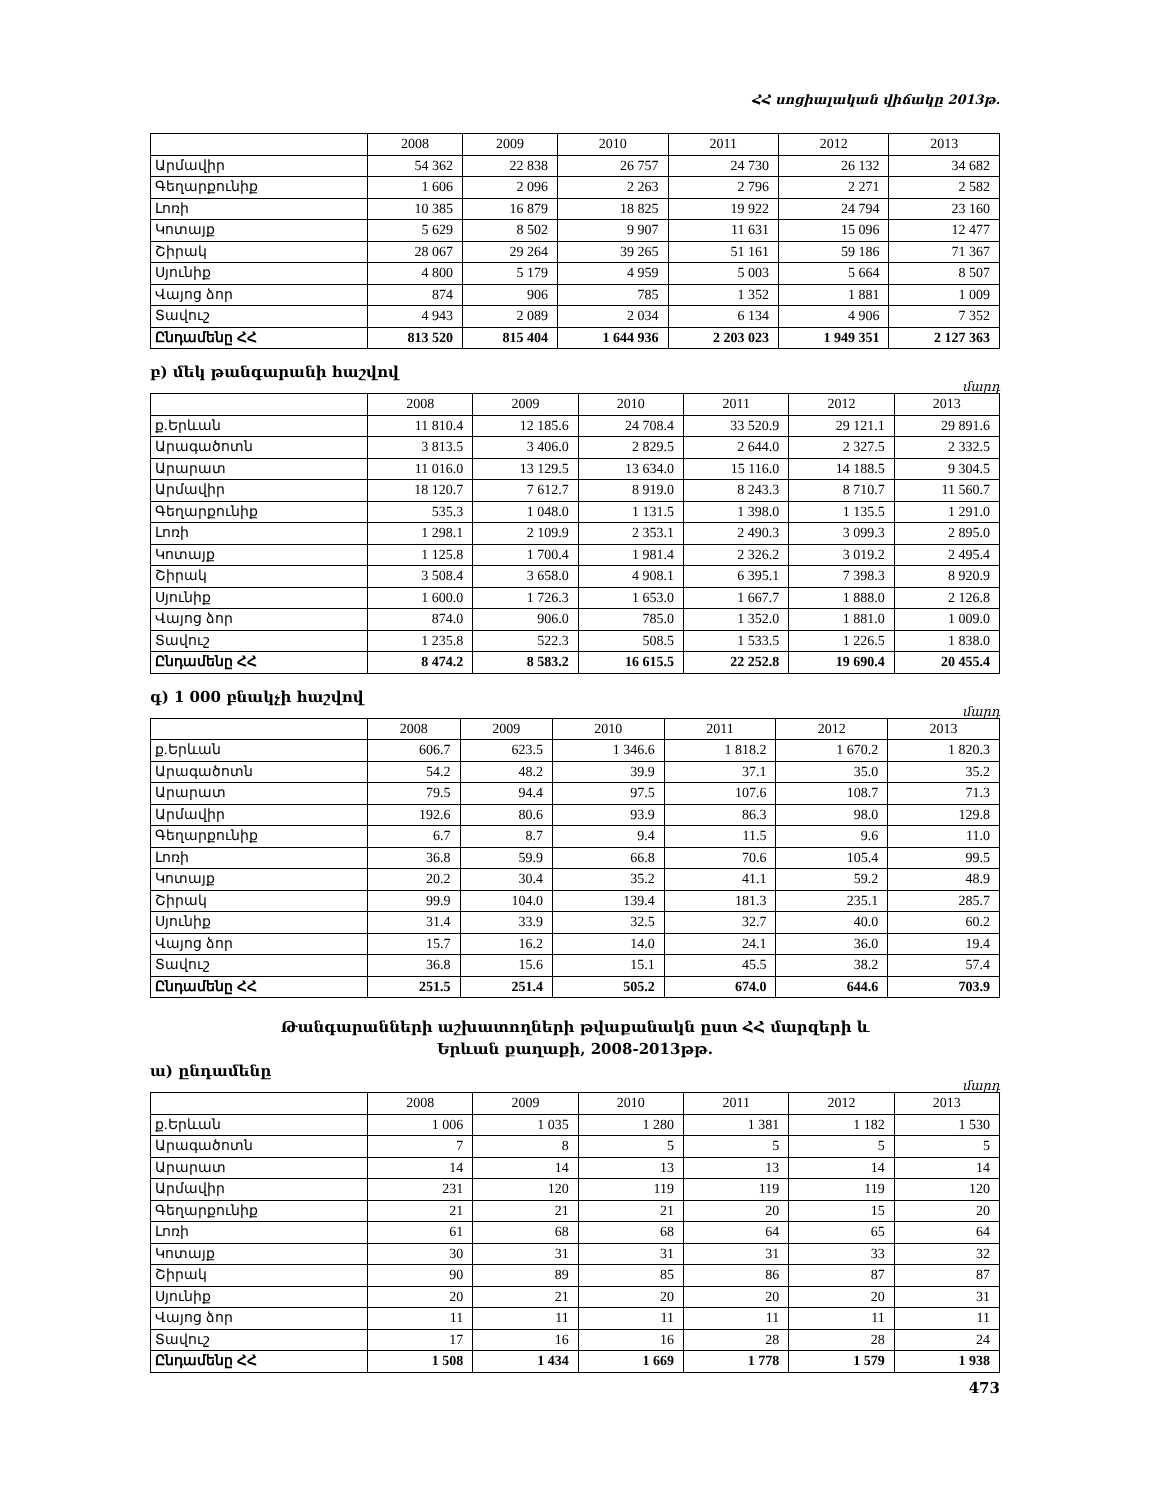ՀՀ սոցիալական վիճակը 2013թ.
| | 2008 | 2009 | 2010 | 2011 | 2012 | 2013 |
| --- | --- | --- | --- | --- | --- | --- |
| Արմավիր | 54 362 | 22 838 | 26 757 | 24 730 | 26 132 | 34 682 |
| Գեղարքունիք | 1 606 | 2 096 | 2 263 | 2 796 | 2 271 | 2 582 |
| Լոռի | 10 385 | 16 879 | 18 825 | 19 922 | 24 794 | 23 160 |
| Կոտայք | 5 629 | 8 502 | 9 907 | 11 631 | 15 096 | 12 477 |
| Շիրակ | 28 067 | 29 264 | 39 265 | 51 161 | 59 186 | 71 367 |
| Սյունիք | 4 800 | 5 179 | 4 959 | 5 003 | 5 664 | 8 507 |
| Վայոց ձոր | 874 | 906 | 785 | 1 352 | 1 881 | 1 009 |
| Տավուշ | 4 943 | 2 089 | 2 034 | 6 134 | 4 906 | 7 352 |
| Ընդամենը ՀՀ | 813 520 | 815 404 | 1 644 936 | 2 203 023 | 1 949 351 | 2 127 363 |
բ) մեկ թանգարանի հաշվով
մարդ
| | 2008 | 2009 | 2010 | 2011 | 2012 | 2013 |
| --- | --- | --- | --- | --- | --- | --- |
| ք.Երևան | 11 810.4 | 12 185.6 | 24 708.4 | 33 520.9 | 29 121.1 | 29 891.6 |
| Արագածոտն | 3 813.5 | 3 406.0 | 2 829.5 | 2 644.0 | 2 327.5 | 2 332.5 |
| Արարատ | 11 016.0 | 13 129.5 | 13 634.0 | 15 116.0 | 14 188.5 | 9 304.5 |
| Արմավիր | 18 120.7 | 7 612.7 | 8 919.0 | 8 243.3 | 8 710.7 | 11 560.7 |
| Գեղարքունիք | 535.3 | 1 048.0 | 1 131.5 | 1 398.0 | 1 135.5 | 1 291.0 |
| Լոռի | 1 298.1 | 2 109.9 | 2 353.1 | 2 490.3 | 3 099.3 | 2 895.0 |
| Կոտայք | 1 125.8 | 1 700.4 | 1 981.4 | 2 326.2 | 3 019.2 | 2 495.4 |
| Շիրակ | 3 508.4 | 3 658.0 | 4 908.1 | 6 395.1 | 7 398.3 | 8 920.9 |
| Սյունիք | 1 600.0 | 1 726.3 | 1 653.0 | 1 667.7 | 1 888.0 | 2 126.8 |
| Վայոց ձոր | 874.0 | 906.0 | 785.0 | 1 352.0 | 1 881.0 | 1 009.0 |
| Տավուշ | 1 235.8 | 522.3 | 508.5 | 1 533.5 | 1 226.5 | 1 838.0 |
| Ընդամենը ՀՀ | 8 474.2 | 8 583.2 | 16 615.5 | 22 252.8 | 19 690.4 | 20 455.4 |
գ) 1 000 բնակչի հաշվով
մարդ
| | 2008 | 2009 | 2010 | 2011 | 2012 | 2013 |
| --- | --- | --- | --- | --- | --- | --- |
| ք.Երևան | 606.7 | 623.5 | 1 346.6 | 1 818.2 | 1 670.2 | 1 820.3 |
| Արագածոտն | 54.2 | 48.2 | 39.9 | 37.1 | 35.0 | 35.2 |
| Արարատ | 79.5 | 94.4 | 97.5 | 107.6 | 108.7 | 71.3 |
| Արմավիր | 192.6 | 80.6 | 93.9 | 86.3 | 98.0 | 129.8 |
| Գեղարքունիք | 6.7 | 8.7 | 9.4 | 11.5 | 9.6 | 11.0 |
| Լոռի | 36.8 | 59.9 | 66.8 | 70.6 | 105.4 | 99.5 |
| Կոտայք | 20.2 | 30.4 | 35.2 | 41.1 | 59.2 | 48.9 |
| Շիրակ | 99.9 | 104.0 | 139.4 | 181.3 | 235.1 | 285.7 |
| Սյունիք | 31.4 | 33.9 | 32.5 | 32.7 | 40.0 | 60.2 |
| Վայոց ձոր | 15.7 | 16.2 | 14.0 | 24.1 | 36.0 | 19.4 |
| Տավուշ | 36.8 | 15.6 | 15.1 | 45.5 | 38.2 | 57.4 |
| Ընդամենը ՀՀ | 251.5 | 251.4 | 505.2 | 674.0 | 644.6 | 703.9 |
Թանգարանների աշխատողների թվաքանակն ըստ ՀՀ մարզերի և
Երևան քաղաքի, 2008-2013թթ.
ա) ընդամենը
մարդ
| | 2008 | 2009 | 2010 | 2011 | 2012 | 2013 |
| --- | --- | --- | --- | --- | --- | --- |
| ք.Երևան | 1 006 | 1 035 | 1 280 | 1 381 | 1 182 | 1 530 |
| Արագածոտն | 7 | 8 | 5 | 5 | 5 | 5 |
| Արարատ | 14 | 14 | 13 | 13 | 14 | 14 |
| Արմավիր | 231 | 120 | 119 | 119 | 119 | 120 |
| Գեղարքունիք | 21 | 21 | 21 | 20 | 15 | 20 |
| Լոռի | 61 | 68 | 68 | 64 | 65 | 64 |
| Կոտայք | 30 | 31 | 31 | 31 | 33 | 32 |
| Շիրակ | 90 | 89 | 85 | 86 | 87 | 87 |
| Սյունիք | 20 | 21 | 20 | 20 | 20 | 31 |
| Վայոց ձոր | 11 | 11 | 11 | 11 | 11 | 11 |
| Տավուշ | 17 | 16 | 16 | 28 | 28 | 24 |
| Ընդամենը ՀՀ | 1 508 | 1 434 | 1 669 | 1 778 | 1 579 | 1 938 |
473